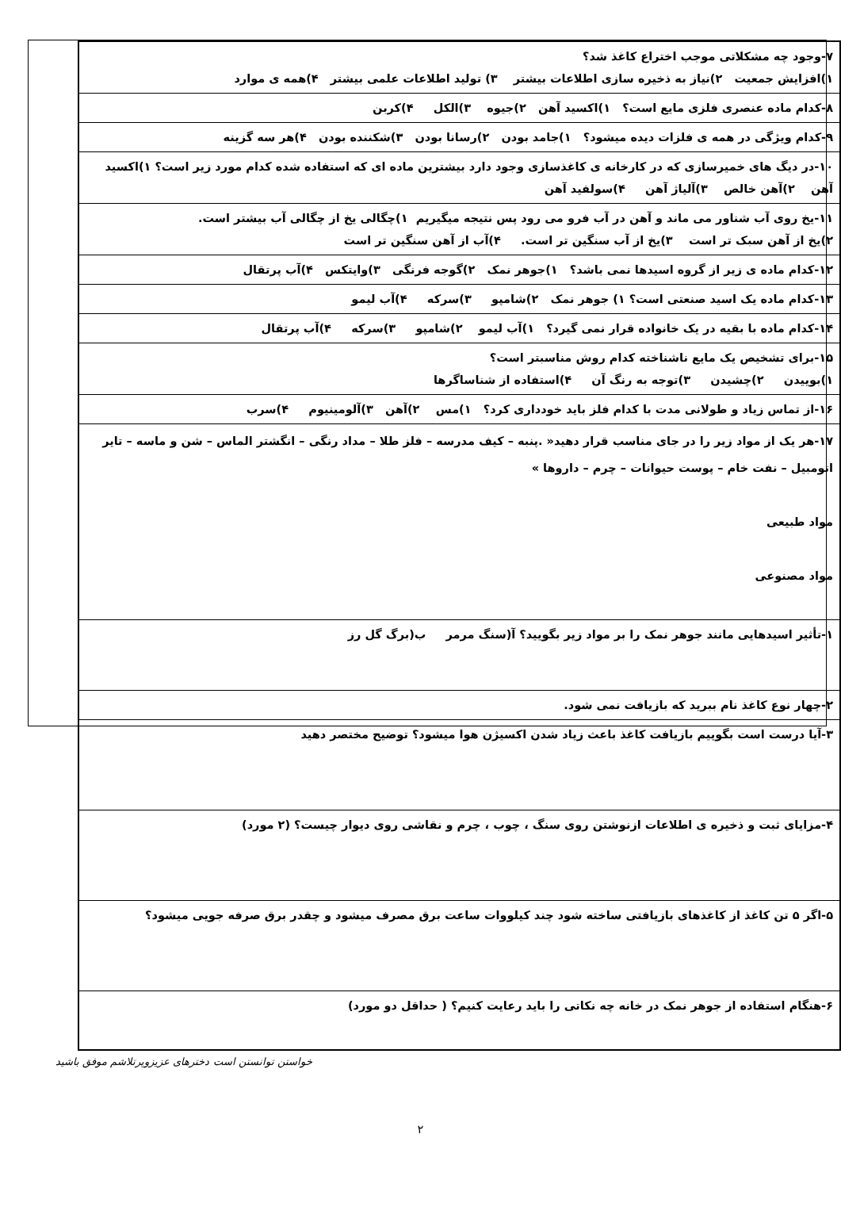| ۷-وجود چه مشکلاتی موجب اختراع کاغذ شد؟ ۱)افزایش جمعیت ۲)نیاز به ذخیره سازی اطلاعات بیشتر ۳) تولید اطلاعات علمی بیشتر ۴)همه ی موارد |
| ۸-کدام ماده عنصری فلزی مایع است؟ ۱)اکسید آهن ۲)جیوه ۳)الکل ۴)کربن |
| ۹-کدام ویژگی در همه ی فلزات دیده میشود؟ ۱)جامد بودن ۲)رسانا بودن ۳)شکننده بودن ۴)هر سه گزینه |
| ۱۰-در دیگ های خمیرسازی که در کارخانه ی کاغذسازی وجود دارد بیشترین ماده ای که استفاده شده کدام مورد زیر است؟ ۱)اکسید آهن ۲)آهن خالص ۳)آلیاژ آهن ۴)سولفید آهن |
| ۱۱-یخ روی آب شناور می ماند و آهن در آب فرو می رود پس نتیجه میگیریم ۱)چگالی یخ از چگالی آب بیشتر است. ۲)یخ از آهن سبک تر است ۳)یخ از آب سنگین تر است. ۴)آب از آهن سنگین تر است |
| ۱۲-کدام ماده ی زیر از گروه اسیدها نمی باشد؟ ۱)جوهر نمک ۲)گوجه فرنگی ۳)وایتکس ۴)آب پرتقال |
| ۱۳-کدام ماده یک اسید صنعتی است؟ ۱) جوهر نمک ۲)شامپو ۳)سرکه ۴)آب لیمو |
| ۱۴-کدام ماده با بقیه در یک خانواده قرار نمی گیرد؟ ۱)آب لیمو ۲)شامپو ۳)سرکه ۴)آب پرتقال |
| ۱۵-برای تشخیص یک مایع ناشناخته کدام روش مناسبتر است؟ ۱)بوییدن ۲)چشیدن ۳)توجه به رنگ آن ۴)استفاده از شناساگرها |
| ۱۶-از تماس زیاد و طولانی مدت با کدام فلز باید خودداری کرد؟ ۱)مس ۲)آهن ۳)آلومینیوم ۴)سرب |
| ۱۷-هر یک از مواد زیر را در جای مناسب قرار دهید« .پنبه – کیف مدرسه – فلز طلا – مداد رنگی – انگشتر الماس – شن و ماسه – تایر اتومبیل – نفت خام – پوست حیوانات – چرم – داروها » مواد طبیعی مواد مصنوعی |
| ۱-تأثیر اسیدهایی مانند جوهر نمک را بر مواد زیر بگویید؟ آ(سنگ مرمر ب(برگ گل رز |
| ۲-چهار نوع کاغذ نام ببرید که بازیافت نمی شود. |
| ۳-آیا درست است بگوییم بازیافت کاغذ باعث زیاد شدن اکسیژن هوا میشود؟ توضیح مختصر دهید |
| ۴-مزایای ثبت و ذخیره ی اطلاعات ازنوشتن روی سنگ ، چوب ، چرم و نقاشی روی دیوار چیست؟ (۲ مورد) |
| ۵-اگر ۵ تن کاغذ از کاغذهای بازیافتی ساخته شود چند کیلووات ساعت برق مصرف میشود و چقدر برق صرفه جویی میشود؟ |
| ۶-هنگام استفاده از جوهر نمک در خانه چه نکاتی را باید رعایت کنیم؟ ( حداقل دو مورد) |
خواستن توانستن است دخترهای عزیزوپرتلاشم موفق باشید
۲